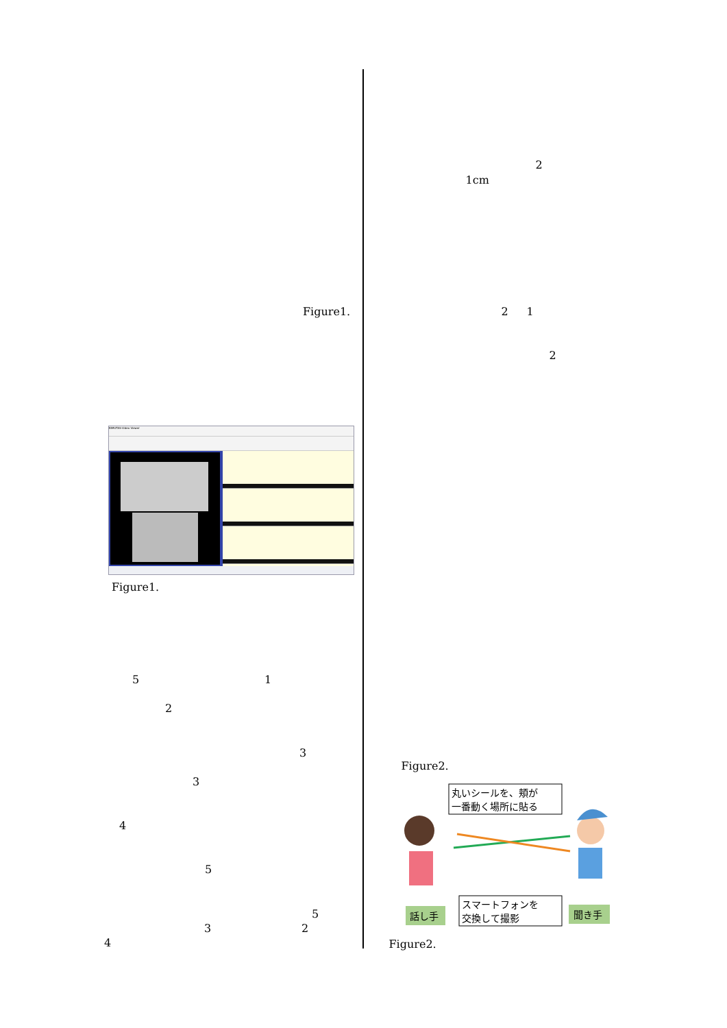Figure1.
BIMUTAS-Video Viewer
Figure1.
5 1
2
3
3
4
5
5
3 2
4
2
1cm
2 1
2
Figure2.
丸いシールを、頬が
一番動く場所に貼る
スマートフォンを
交換して撮影
話し手
聞き手
Figure2.